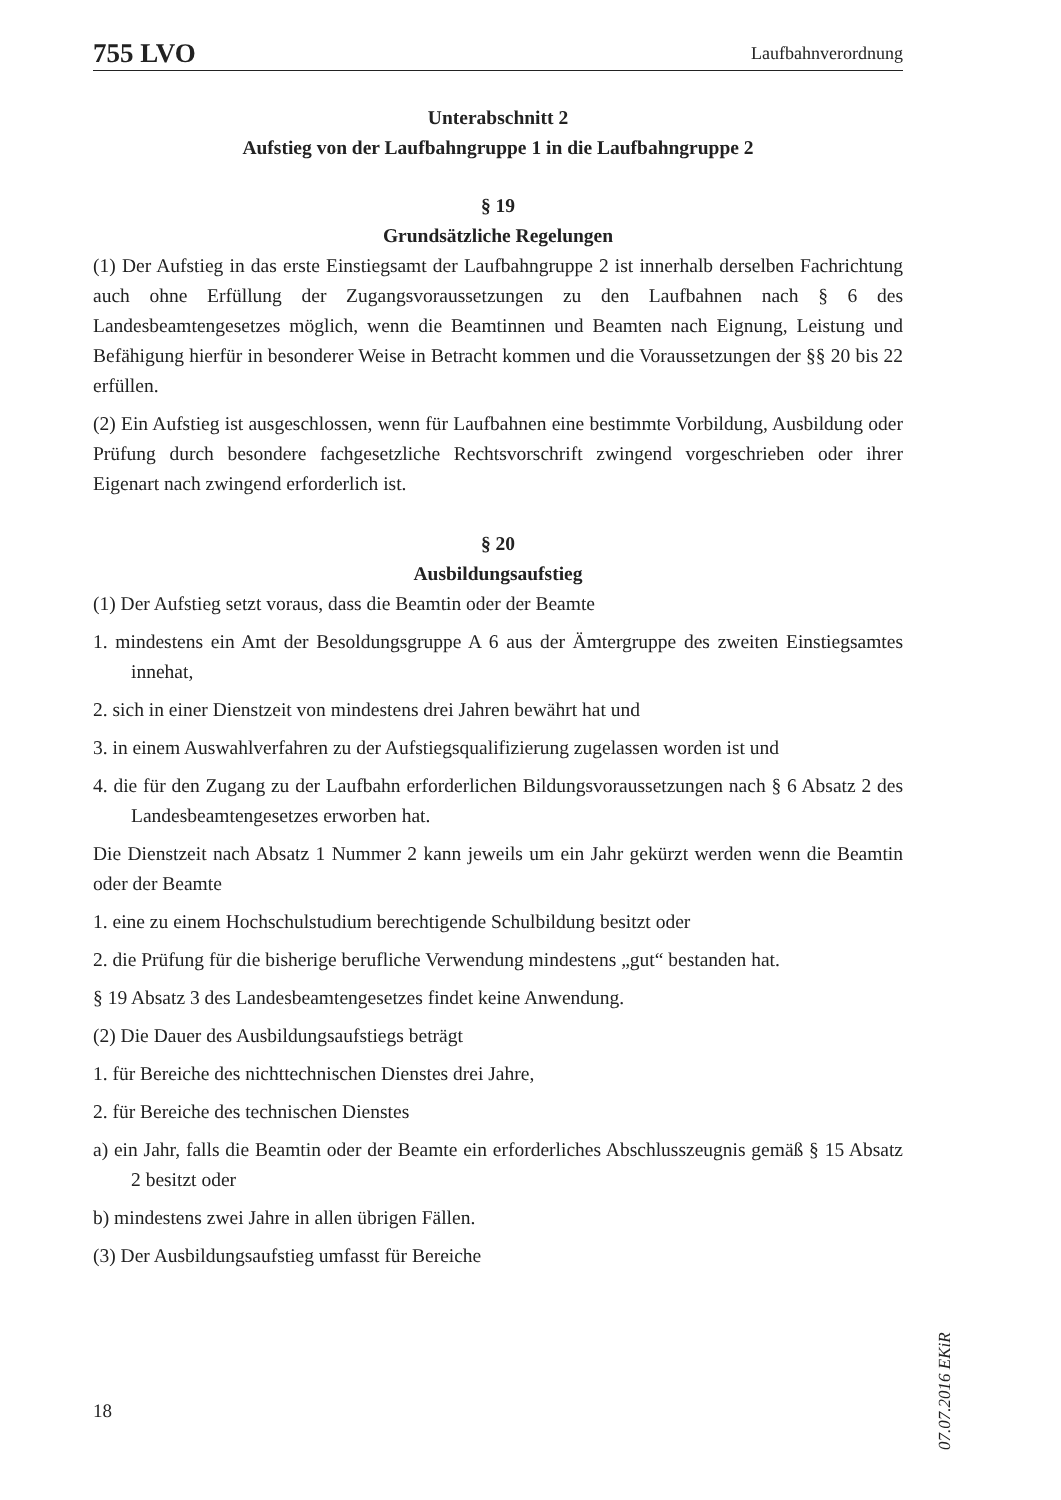755 LVO Laufbahnverordnung
Unterabschnitt 2
Aufstieg von der Laufbahngruppe 1 in die Laufbahngruppe 2
§ 19
Grundsätzliche Regelungen
(1) Der Aufstieg in das erste Einstiegsamt der Laufbahngruppe 2 ist innerhalb derselben Fachrichtung auch ohne Erfüllung der Zugangsvoraussetzungen zu den Laufbahnen nach § 6 des Landesbeamtengesetzes möglich, wenn die Beamtinnen und Beamten nach Eignung, Leistung und Befähigung hierfür in besonderer Weise in Betracht kommen und die Voraussetzungen der §§ 20 bis 22 erfüllen.
(2) Ein Aufstieg ist ausgeschlossen, wenn für Laufbahnen eine bestimmte Vorbildung, Ausbildung oder Prüfung durch besondere fachgesetzliche Rechtsvorschrift zwingend vorgeschrieben oder ihrer Eigenart nach zwingend erforderlich ist.
§ 20
Ausbildungsaufstieg
(1) Der Aufstieg setzt voraus, dass die Beamtin oder der Beamte
1. mindestens ein Amt der Besoldungsgruppe A 6 aus der Ämtergruppe des zweiten Einstiegsamtes innehat,
2. sich in einer Dienstzeit von mindestens drei Jahren bewährt hat und
3. in einem Auswahlverfahren zu der Aufstiegsqualifizierung zugelassen worden ist und
4. die für den Zugang zu der Laufbahn erforderlichen Bildungsvoraussetzungen nach § 6 Absatz 2 des Landesbeamtengesetzes erworben hat.
Die Dienstzeit nach Absatz 1 Nummer 2 kann jeweils um ein Jahr gekürzt werden wenn die Beamtin oder der Beamte
1. eine zu einem Hochschulstudium berechtigende Schulbildung besitzt oder
2. die Prüfung für die bisherige berufliche Verwendung mindestens „gut“ bestanden hat.
§ 19 Absatz 3 des Landesbeamtengesetzes findet keine Anwendung.
(2) Die Dauer des Ausbildungsaufstiegs beträgt
1. für Bereiche des nichttechnischen Dienstes drei Jahre,
2. für Bereiche des technischen Dienstes
a) ein Jahr, falls die Beamtin oder der Beamte ein erforderliches Abschlusszeugnis gemäß § 15 Absatz 2 besitzt oder
b) mindestens zwei Jahre in allen übrigen Fällen.
(3) Der Ausbildungsaufstieg umfasst für Bereiche
07.07.2016 EKiR
18